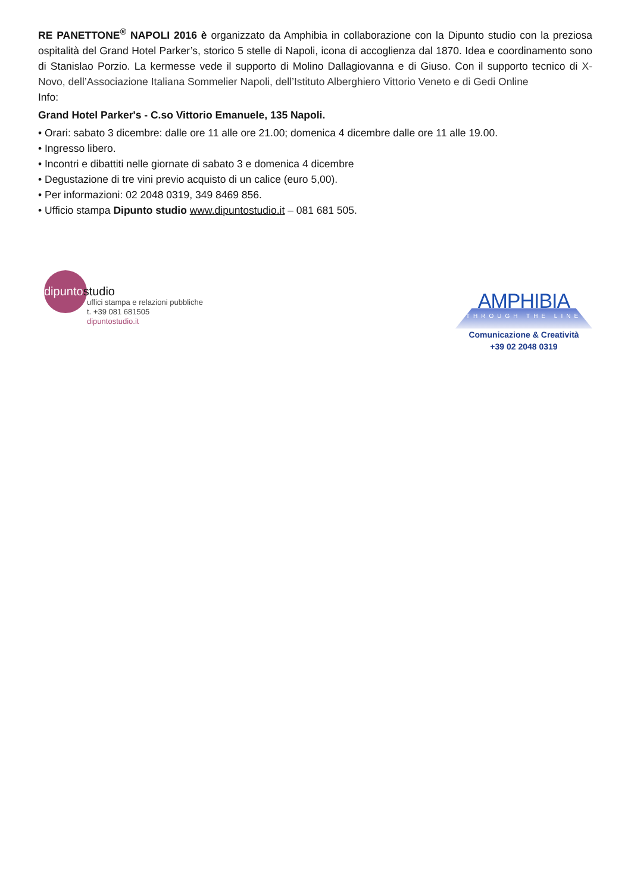RE PANETTONE<sup>®</sup> NAPOLI 2016 è organizzato da Amphibia in collaborazione con la Dipunto studio con la preziosa ospitalità del Grand Hotel Parker’s, storico 5 stelle di Napoli, icona di accoglienza dal 1870. Idea e coordinamento sono di Stanislao Porzio. La kermesse vede il supporto di Molino Dallagiovanna e di Giuso. Con il supporto tecnico di X-Novo, dell’Associazione Italiana Sommelier Napoli, dell’Istituto Alberghiero Vittorio Veneto e di Gedi Online
Info:
Grand Hotel Parker's - C.so Vittorio Emanuele, 135 Napoli.
• Orari: sabato 3 dicembre: dalle ore 11 alle ore 21.00; domenica 4 dicembre dalle ore 11 alle 19.00.
• Ingresso libero.
• Incontri e dibattiti nelle giornate di sabato 3 e domenica 4 dicembre
• Degustazione di tre vini previo acquisto di un calice (euro 5,00).
• Per informazioni: 02 2048 0319, 349 8469 856.
• Ufficio stampa Dipunto studio www.dipuntostudio.it – 081 681 505.
dipuntostudio
uffici stampa e relazioni pubbliche
t. +39 081 681505
dipuntostudio.it
AMPHIBIA
THROUGH THE LINE
Comunicazione & Creatività
+39 02 2048 0319